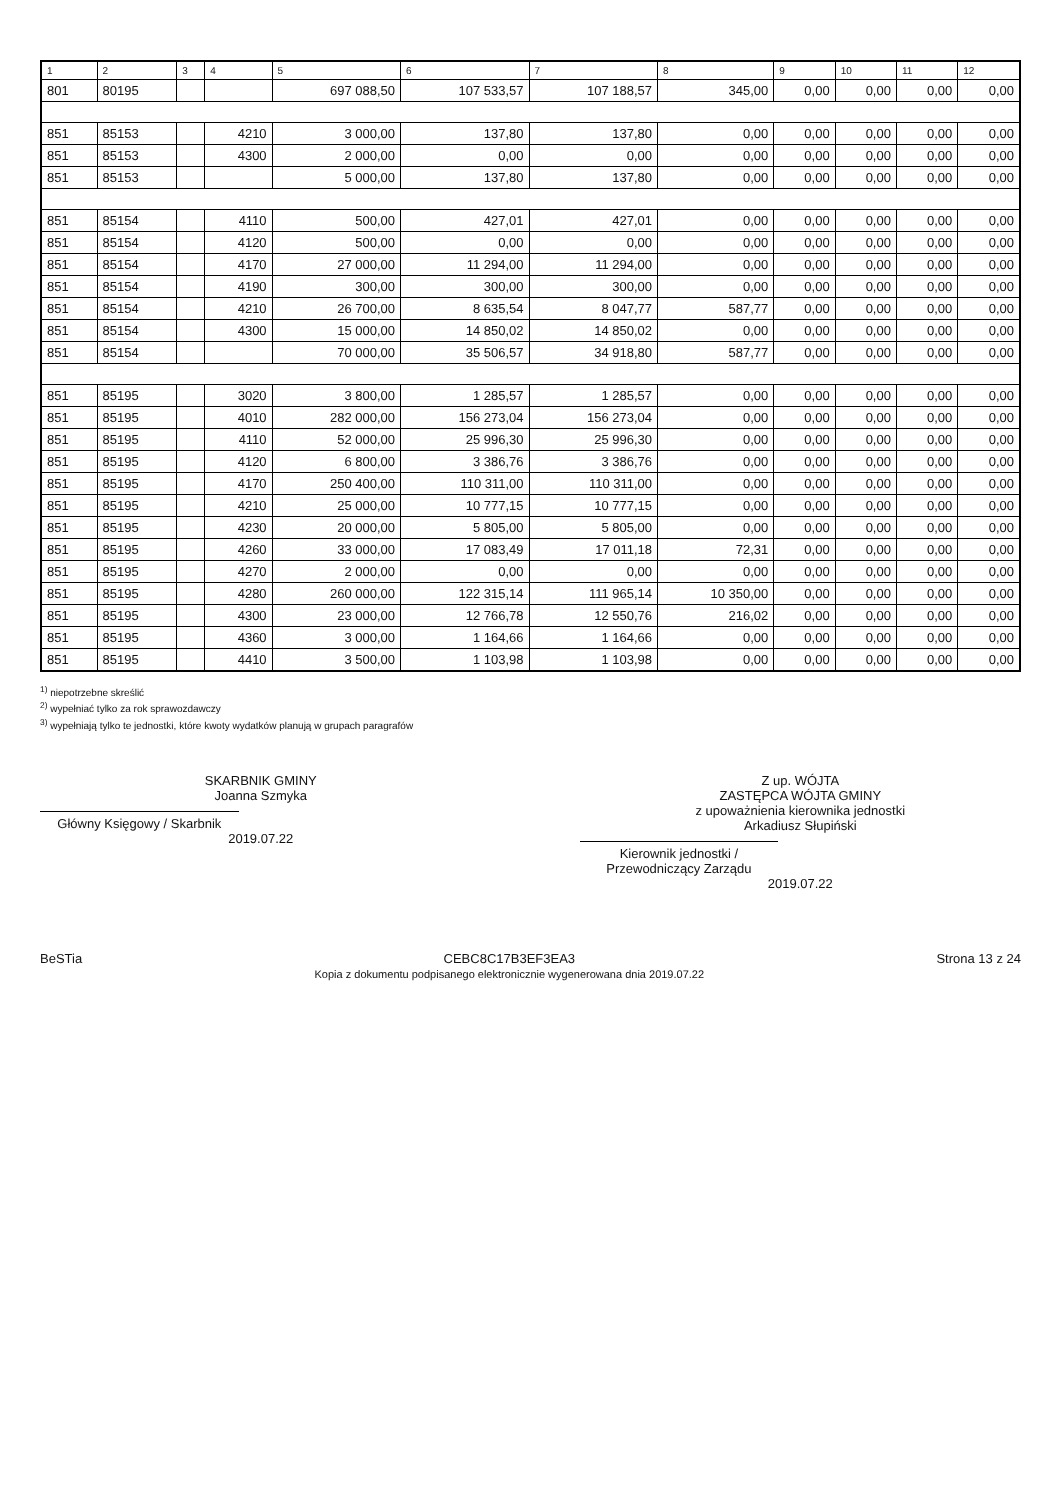| 1 | 2 | 3 | 4 | 5 | 6 | 7 | 8 | 9 | 10 | 11 | 12 |
| --- | --- | --- | --- | --- | --- | --- | --- | --- | --- | --- | --- |
| 801 | 80195 | | | 697 088,50 | 107 533,57 | 107 188,57 | 345,00 | 0,00 | 0,00 | 0,00 | 0,00 |
| 851 | 85153 | | 4210 | 3 000,00 | 137,80 | 137,80 | 0,00 | 0,00 | 0,00 | 0,00 | 0,00 |
| 851 | 85153 | | 4300 | 2 000,00 | 0,00 | 0,00 | 0,00 | 0,00 | 0,00 | 0,00 | 0,00 |
| 851 | 85153 | | | 5 000,00 | 137,80 | 137,80 | 0,00 | 0,00 | 0,00 | 0,00 | 0,00 |
| 851 | 85154 | | 4110 | 500,00 | 427,01 | 427,01 | 0,00 | 0,00 | 0,00 | 0,00 | 0,00 |
| 851 | 85154 | | 4120 | 500,00 | 0,00 | 0,00 | 0,00 | 0,00 | 0,00 | 0,00 | 0,00 |
| 851 | 85154 | | 4170 | 27 000,00 | 11 294,00 | 11 294,00 | 0,00 | 0,00 | 0,00 | 0,00 | 0,00 |
| 851 | 85154 | | 4190 | 300,00 | 300,00 | 300,00 | 0,00 | 0,00 | 0,00 | 0,00 | 0,00 |
| 851 | 85154 | | 4210 | 26 700,00 | 8 635,54 | 8 047,77 | 587,77 | 0,00 | 0,00 | 0,00 | 0,00 |
| 851 | 85154 | | 4300 | 15 000,00 | 14 850,02 | 14 850,02 | 0,00 | 0,00 | 0,00 | 0,00 | 0,00 |
| 851 | 85154 | | | 70 000,00 | 35 506,57 | 34 918,80 | 587,77 | 0,00 | 0,00 | 0,00 | 0,00 |
| 851 | 85195 | | 3020 | 3 800,00 | 1 285,57 | 1 285,57 | 0,00 | 0,00 | 0,00 | 0,00 | 0,00 |
| 851 | 85195 | | 4010 | 282 000,00 | 156 273,04 | 156 273,04 | 0,00 | 0,00 | 0,00 | 0,00 | 0,00 |
| 851 | 85195 | | 4110 | 52 000,00 | 25 996,30 | 25 996,30 | 0,00 | 0,00 | 0,00 | 0,00 | 0,00 |
| 851 | 85195 | | 4120 | 6 800,00 | 3 386,76 | 3 386,76 | 0,00 | 0,00 | 0,00 | 0,00 | 0,00 |
| 851 | 85195 | | 4170 | 250 400,00 | 110 311,00 | 110 311,00 | 0,00 | 0,00 | 0,00 | 0,00 | 0,00 |
| 851 | 85195 | | 4210 | 25 000,00 | 10 777,15 | 10 777,15 | 0,00 | 0,00 | 0,00 | 0,00 | 0,00 |
| 851 | 85195 | | 4230 | 20 000,00 | 5 805,00 | 5 805,00 | 0,00 | 0,00 | 0,00 | 0,00 | 0,00 |
| 851 | 85195 | | 4260 | 33 000,00 | 17 083,49 | 17 011,18 | 72,31 | 0,00 | 0,00 | 0,00 | 0,00 |
| 851 | 85195 | | 4270 | 2 000,00 | 0,00 | 0,00 | 0,00 | 0,00 | 0,00 | 0,00 | 0,00 |
| 851 | 85195 | | 4280 | 260 000,00 | 122 315,14 | 111 965,14 | 10 350,00 | 0,00 | 0,00 | 0,00 | 0,00 |
| 851 | 85195 | | 4300 | 23 000,00 | 12 766,78 | 12 550,76 | 216,02 | 0,00 | 0,00 | 0,00 | 0,00 |
| 851 | 85195 | | 4360 | 3 000,00 | 1 164,66 | 1 164,66 | 0,00 | 0,00 | 0,00 | 0,00 | 0,00 |
| 851 | 85195 | | 4410 | 3 500,00 | 1 103,98 | 1 103,98 | 0,00 | 0,00 | 0,00 | 0,00 | 0,00 |
<sup>1)</sup> niepotrzebne skreślić
<sup>2)</sup> wypełniać tylko za rok sprawozdawczy
<sup>3)</sup> wypełniają tylko te jednostki, które kwoty wydatków planują w grupach paragrafów
SKARBNIK GMINY
Joanna Szmyka
Główny Księgowy / Skarbnik
2019.07.22
Z up. WÓJTA
ZASTĘPCA WÓJTA GMINY
z upoważnienia kierownika jednostki
Arkadiusz Słupiński
Kierownik jednostki / Przewodniczący Zarządu
2019.07.22
BeSTia CEBC8C17B3EF3EA3
Kopia z dokumentu podpisanego elektronicznie wygenerowana dnia 2019.07.22
Strona 13 z 24